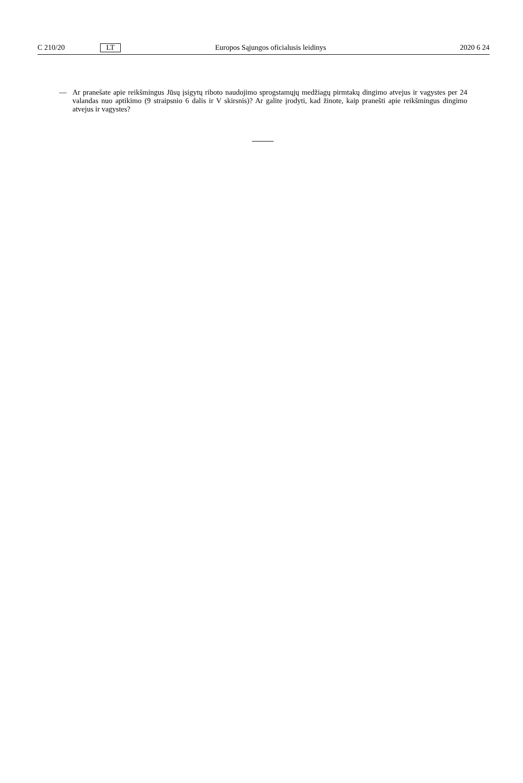C 210/20 LT Europos Sąjungos oficialusis leidinys 2020 6 24
— Ar pranešate apie reikšmingus Jūsų įsigytų riboto naudojimo sprogstamųjų medžiagų pirmtakų dingimo atvejus ir vagystes per 24 valandas nuo aptikimo (9 straipsnio 6 dalis ir V skirsnis)? Ar galite įrodyti, kad žinote, kaip pranešti apie reikšmingus dingimo atvejus ir vagystes?